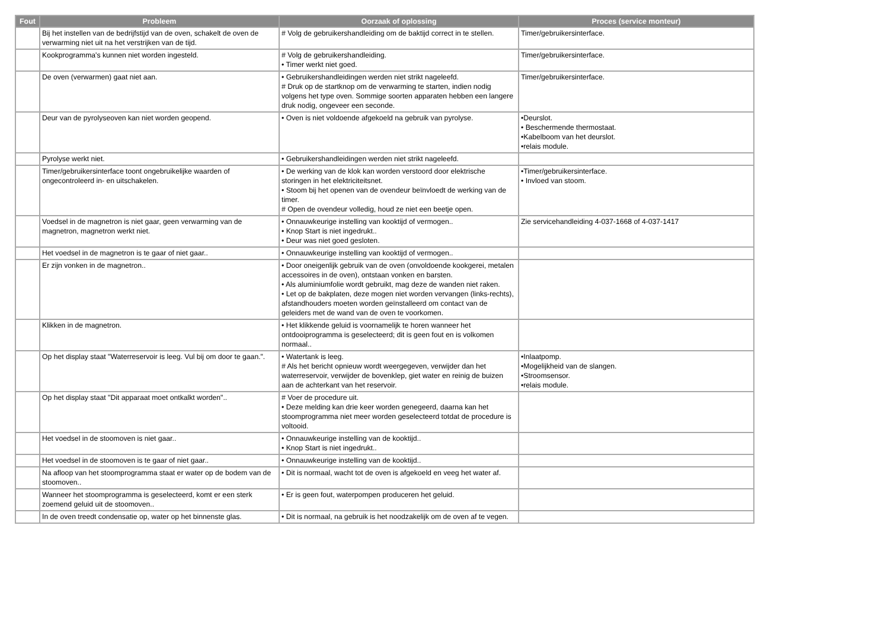| Fout | Probleem | Oorzaak of oplossing | Proces (service monteur) |
| --- | --- | --- | --- |
| | Bij het instellen van de bedrijfstijd van de oven, schakelt de oven de verwarming niet uit na het verstrijken van de tijd. | # Volg de gebruikershandleiding om de baktijd correct in te stellen. | Timer/gebruikersinterface. |
| | Kookprogramma's kunnen niet worden ingesteld. | # Volg de gebruikershandleiding. • Timer werkt niet goed. | Timer/gebruikersinterface. |
| | De oven (verwarmen) gaat niet aan. | • Gebruikershandleidingen werden niet strikt nageleefd. # Druk op de startknop om de verwarming te starten, indien nodig volgens het type oven. Sommige soorten apparaten hebben een langere druk nodig, ongeveer een seconde. | Timer/gebruikersinterface. |
| | Deur van de pyrolyseoven kan niet worden geopend. | • Oven is niet voldoende afgekoeld na gebruik van pyrolyse. | •Deurslot. • Beschermende thermostaat. •Kabelboom van het deurslot. •relais module. |
| | Pyrolyse werkt niet. | • Gebruikershandleidingen werden niet strikt nageleefd. | |
| | Timer/gebruikersinterface toont ongebruikelijke waarden of ongecontroleerd in- en uitschakelen. | • De werking van de klok kan worden verstoord door elektrische storingen in het elektriciteitsnet. • Stoom bij het openen van de ovendeur beïnvloedt de werking van de timer. # Open de ovendeur volledig, houd ze niet een beetje open. | •Timer/gebruikersinterface. • Invloed van stoom. |
| | Voedsel in de magnetron is niet gaar, geen verwarming van de magnetron, magnetron werkt niet. | • Onnauwkeurige instelling van kooktijd of vermogen.. • Knop Start is niet ingedrukt.. • Deur was niet goed gesloten. | Zie servicehandleiding 4-037-1668 of 4-037-1417 |
| | Het voedsel in de magnetron is te gaar of niet gaar.. | • Onnauwkeurige instelling van kooktijd of vermogen.. | |
| | Er zijn vonken in de magnetron.. | • Door oneigenlijk gebruik van de oven (onvoldoende kookgerei, metalen accessoires in de oven), ontstaan vonken en barsten. • Als aluminiumfolie wordt gebruikt, mag deze de wanden niet raken. • Let op de bakplaten, deze mogen niet worden vervangen (links-rechts), afstandhouders moeten worden geïnstalleerd om contact van de geleiders met de wand van de oven te voorkomen. | |
| | Klikken in de magnetron. | • Het klikkende geluid is voornamelijk te horen wanneer het ontdooiprogramma is geselecteerd; dit is geen fout en is volkomen normaal.. | |
| | Op het display staat "Waterreservoir is leeg. Vul bij om door te gaan.". | • Watertank is leeg. # Als het bericht opnieuw wordt weergegeven, verwijder dan het waterreservoir, verwijder de bovenklep, giet water en reinig de buizen aan de achterkant van het reservoir. | •Inlaatpomp. •Mogelijkheid van de slangen. •Stroomsensor. •relais module. |
| | Op het display staat "Dit apparaat moet ontkalkt worden".. | # Voer de procedure uit. • Deze melding kan drie keer worden genegeerd, daarna kan het stoomprogramma niet meer worden geselecteerd totdat de procedure is voltooid. | |
| | Het voedsel in de stoomoven is niet gaar.. | • Onnauwkeurige instelling van de kooktijd.. • Knop Start is niet ingedrukt.. | |
| | Het voedsel in de stoomoven is te gaar of niet gaar.. | • Onnauwkeurige instelling van de kooktijd.. | |
| | Na afloop van het stoomprogramma staat er water op de bodem van de stoomoven.. | • Dit is normaal, wacht tot de oven is afgekoeld en veeg het water af. | |
| | Wanneer het stoomprogramma is geselecteerd, komt er een sterk zoemend geluid uit de stoomoven.. | • Er is geen fout, waterpompen produceren het geluid. | |
| | In de oven treedt condensatie op, water op het binnenste glas. | • Dit is normaal, na gebruik is het noodzakelijk om de oven af te vegen. | |